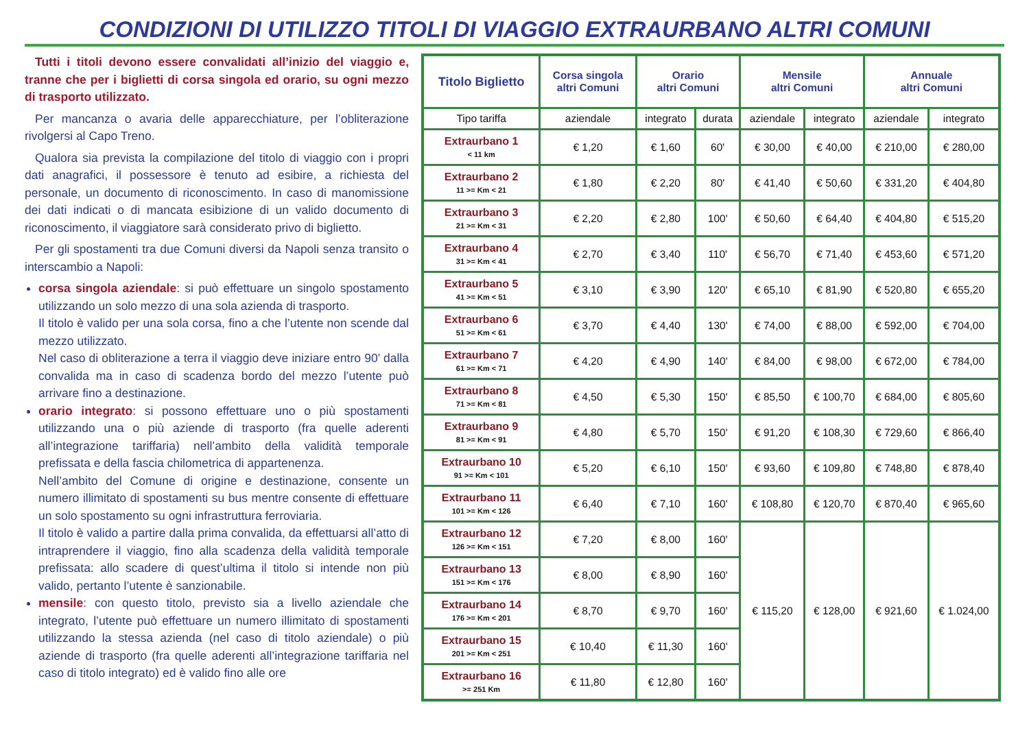CONDIZIONI DI UTILIZZO TITOLI DI VIAGGIO EXTRAURBANO ALTRI COMUNI
Tutti i titoli devono essere convalidati all’inizio del viaggio e, tranne che per i biglietti di corsa singola ed orario, su ogni mezzo di trasporto utilizzato.
Per mancanza o avaria delle apparecchiature, per l’obliterazione rivolgersi al Capo Treno.
Qualora sia prevista la compilazione del titolo di viaggio con i propri dati anagrafici, il possessore è tenuto ad esibire, a richiesta del personale, un documento di riconoscimento. In caso di manomissione dei dati indicati o di mancata esibizione di un valido documento di riconoscimento, il viaggiatore sarà considerato privo di biglietto.
Per gli spostamenti tra due Comuni diversi da Napoli senza transito o interscambio a Napoli:
corsa singola aziendale: si può effettuare un singolo spostamento utilizzando un solo mezzo di una sola azienda di trasporto.
Il titolo è valido per una sola corsa, fino a che l’utente non scende dal mezzo utilizzato.
Nel caso di obliterazione a terra il viaggio deve iniziare entro 90’ dalla convalida ma in caso di scadenza bordo del mezzo l’utente può arrivare fino a destinazione.
orario integrato: si possono effettuare uno o più spostamenti utilizzando una o più aziende di trasporto (fra quelle aderenti all’integrazione tariffaria) nell’ambito della validità temporale prefissata e della fascia chilometrica di appartenenza.
Nell’ambito del Comune di origine e destinazione, consente un numero illimitato di spostamenti su bus mentre consente di effettuare un solo spostamento su ogni infrastruttura ferroviaria.
Il titolo è valido a partire dalla prima convalida, da effettuarsi all’atto di intraprendere il viaggio, fino alla scadenza della validità temporale prefissata: allo scadere di quest’ultima il titolo si intende non più valido, pertanto l’utente è sanzionabile.
mensile: con questo titolo, previsto sia a livello aziendale che integrato, l’utente può effettuare un numero illimitato di spostamenti utilizzando la stessa azienda (nel caso di titolo aziendale) o più aziende di trasporto (fra quelle aderenti all’integrazione tariffaria nel caso di titolo integrato) ed è valido fino alle ore
| Titolo Biglietto | Corsa singola altri Comuni | Orario altri Comuni | | Mensile altri Comuni | | Annuale altri Comuni | |
| --- | --- | --- | --- | --- | --- | --- | --- |
| Tipo tariffa | aziendale | integrato | durata | aziendale | integrato | aziendale | integrato |
| Extraurbano 1 < 11 km | € 1,20 | € 1,60 | 60' | € 30,00 | € 40,00 | € 210,00 | € 280,00 |
| Extraurbano 2 11 >= Km < 21 | € 1,80 | € 2,20 | 80' | € 41,40 | € 50,60 | € 331,20 | € 404,80 |
| Extraurbano 3 21 >= Km < 31 | € 2,20 | € 2,80 | 100' | € 50,60 | € 64,40 | € 404,80 | € 515,20 |
| Extraurbano 4 31 >= Km < 41 | € 2,70 | € 3,40 | 110' | € 56,70 | € 71,40 | € 453,60 | € 571,20 |
| Extraurbano 5 41 >= Km < 51 | € 3,10 | € 3,90 | 120' | € 65,10 | € 81,90 | € 520,80 | € 655,20 |
| Extraurbano 6 51 >= Km < 61 | € 3,70 | € 4,40 | 130' | € 74,00 | € 88,00 | € 592,00 | € 704,00 |
| Extraurbano 7 61 >= Km < 71 | € 4,20 | € 4,90 | 140' | € 84,00 | € 98,00 | € 672,00 | € 784,00 |
| Extraurbano 8 71 >= Km < 81 | € 4,50 | € 5,30 | 150' | € 85,50 | € 100,70 | € 684,00 | € 805,60 |
| Extraurbano 9 81 >= Km < 91 | € 4,80 | € 5,70 | 150' | € 91,20 | € 108,30 | € 729,60 | € 866,40 |
| Extraurbano 10 91 >= Km < 101 | € 5,20 | € 6,10 | 150' | € 93,60 | € 109,80 | € 748,80 | € 878,40 |
| Extraurbano 11 101 >= Km < 126 | € 6,40 | € 7,10 | 160' | € 108,80 | € 120,70 | € 870,40 | € 965,60 |
| Extraurbano 12 126 >= Km < 151 | € 7,20 | € 8,00 | 160' | € 115,20 | € 128,00 | € 921,60 | € 1.024,00 |
| Extraurbano 13 151 >= Km < 176 | € 8,00 | € 8,90 | 160' | | | | |
| Extraurbano 14 176 >= Km < 201 | € 8,70 | € 9,70 | 160' | | | | |
| Extraurbano 15 201 >= Km < 251 | € 10,40 | € 11,30 | 160' | | | | |
| Extraurbano 16 >= 251 Km | € 11,80 | € 12,80 | 160' | | | | |